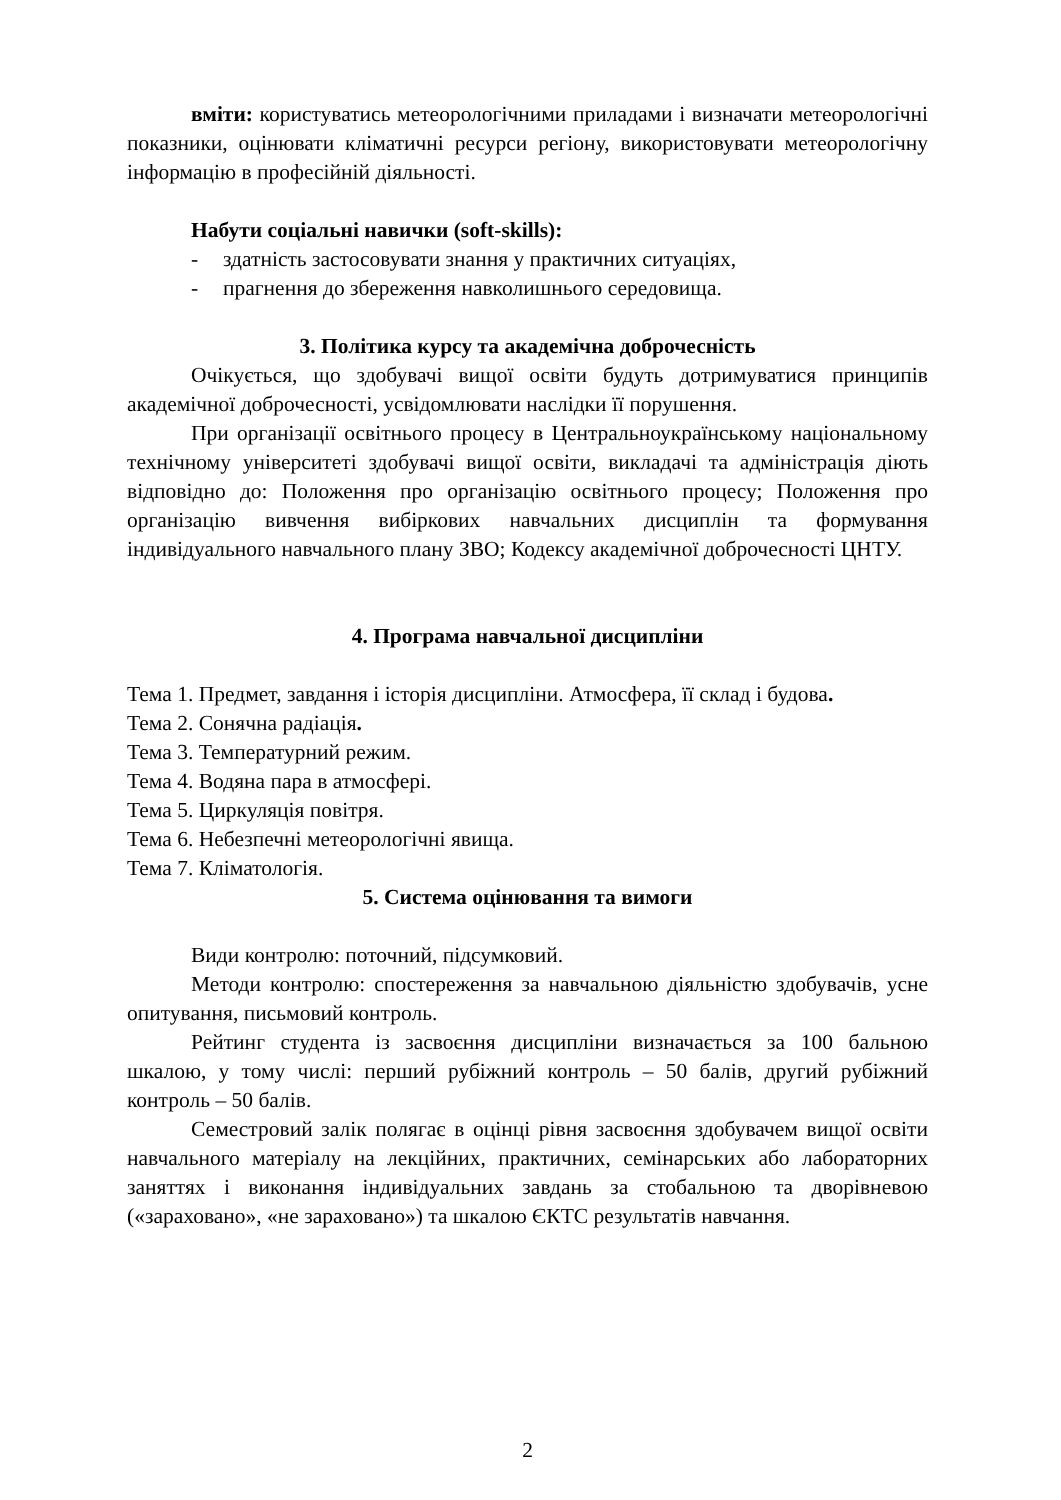вміти: користуватись метеорологічними приладами і визначати метеорологічні показники, оцінювати кліматичні ресурси регіону, використовувати метеорологічну інформацію в професійній діяльності.
Набути соціальні навички (soft-skills):
- здатність застосовувати знання у практичних ситуаціях,
- прагнення до збереження навколишнього середовища.
3. Політика курсу та академічна доброчесність
Очікується, що здобувачі вищої освіти будуть дотримуватися принципів академічної доброчесності, усвідомлювати наслідки її порушення.
При організації освітнього процесу в Центральноукраїнському національному технічному університеті здобувачі вищої освіти, викладачі та адміністрація діють відповідно до: Положення про організацію освітнього процесу; Положення про організацію вивчення вибіркових навчальних дисциплін та формування індивідуального навчального плану ЗВО; Кодексу академічної доброчесності ЦНТУ.
4. Програма навчальної дисципліни
Тема 1. Предмет, завдання і історія дисципліни. Атмосфера, її склад і будова.
Тема 2. Сонячна радіація.
Тема 3. Температурний режим.
Тема 4. Водяна пара в атмосфері.
Тема 5. Циркуляція повітря.
Тема 6. Небезпечні метеорологічні явища.
Тема 7. Кліматологія.
5. Система оцінювання та вимоги
Види контролю: поточний, підсумковий.
Методи контролю: спостереження за навчальною діяльністю здобувачів, усне опитування, письмовий контроль.
Рейтинг студента із засвоєння дисципліни визначається за 100 бальною шкалою, у тому числі: перший рубіжний контроль – 50 балів, другий рубіжний контроль – 50 балів.
Семестровий залік полягає в оцінці рівня засвоєння здобувачем вищої освіти навчального матеріалу на лекційних, практичних, семінарських або лабораторних заняттях і виконання індивідуальних завдань за стобальною та дворівневою («зараховано», «не зараховано») та шкалою ЄКТС результатів навчання.
2